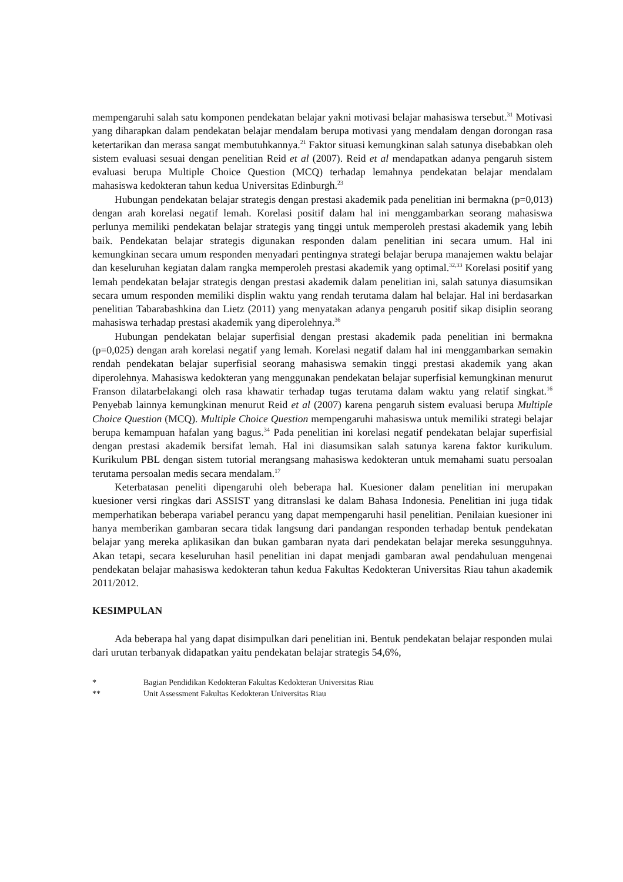mempengaruhi salah satu komponen pendekatan belajar yakni motivasi belajar mahasiswa tersebut.<sup>31</sup> Motivasi yang diharapkan dalam pendekatan belajar mendalam berupa motivasi yang mendalam dengan dorongan rasa ketertarikan dan merasa sangat membutuhkannya.<sup>21</sup> Faktor situasi kemungkinan salah satunya disebabkan oleh sistem evaluasi sesuai dengan penelitian Reid et al (2007). Reid et al mendapatkan adanya pengaruh sistem evaluasi berupa Multiple Choice Question (MCQ) terhadap lemahnya pendekatan belajar mendalam mahasiswa kedokteran tahun kedua Universitas Edinburgh.<sup>23</sup>
Hubungan pendekatan belajar strategis dengan prestasi akademik pada penelitian ini bermakna (p=0,013) dengan arah korelasi negatif lemah. Korelasi positif dalam hal ini menggambarkan seorang mahasiswa perlunya memiliki pendekatan belajar strategis yang tinggi untuk memperoleh prestasi akademik yang lebih baik. Pendekatan belajar strategis digunakan responden dalam penelitian ini secara umum. Hal ini kemungkinan secara umum responden menyadari pentingnya strategi belajar berupa manajemen waktu belajar dan keseluruhan kegiatan dalam rangka memperoleh prestasi akademik yang optimal.<sup>32,33</sup> Korelasi positif yang lemah pendekatan belajar strategis dengan prestasi akademik dalam penelitian ini, salah satunya diasumsikan secara umum responden memiliki displin waktu yang rendah terutama dalam hal belajar. Hal ini berdasarkan penelitian Tabarabashkina dan Lietz (2011) yang menyatakan adanya pengaruh positif sikap disiplin seorang mahasiswa terhadap prestasi akademik yang diperolehnya.<sup>36</sup>
Hubungan pendekatan belajar superfisial dengan prestasi akademik pada penelitian ini bermakna (p=0,025) dengan arah korelasi negatif yang lemah. Korelasi negatif dalam hal ini menggambarkan semakin rendah pendekatan belajar superfisial seorang mahasiswa semakin tinggi prestasi akademik yang akan diperolehnya. Mahasiswa kedokteran yang menggunakan pendekatan belajar superfisial kemungkinan menurut Franson dilatarbelakangi oleh rasa khawatir terhadap tugas terutama dalam waktu yang relatif singkat.<sup>16</sup> Penyebab lainnya kemungkinan menurut Reid et al (2007) karena pengaruh sistem evaluasi berupa Multiple Choice Question (MCQ). Multiple Choice Question mempengaruhi mahasiswa untuk memiliki strategi belajar berupa kemampuan hafalan yang bagus.<sup>34</sup> Pada penelitian ini korelasi negatif pendekatan belajar superfisial dengan prestasi akademik bersifat lemah. Hal ini diasumsikan salah satunya karena faktor kurikulum. Kurikulum PBL dengan sistem tutorial merangsang mahasiswa kedokteran untuk memahami suatu persoalan terutama persoalan medis secara mendalam.<sup>17</sup>
Keterbatasan peneliti dipengaruhi oleh beberapa hal. Kuesioner dalam penelitian ini merupakan kuesioner versi ringkas dari ASSIST yang ditranslasi ke dalam Bahasa Indonesia. Penelitian ini juga tidak memperhatikan beberapa variabel perancu yang dapat mempengaruhi hasil penelitian. Penilaian kuesioner ini hanya memberikan gambaran secara tidak langsung dari pandangan responden terhadap bentuk pendekatan belajar yang mereka aplikasikan dan bukan gambaran nyata dari pendekatan belajar mereka sesungguhnya. Akan tetapi, secara keseluruhan hasil penelitian ini dapat menjadi gambaran awal pendahuluan mengenai pendekatan belajar mahasiswa kedokteran tahun kedua Fakultas Kedokteran Universitas Riau tahun akademik 2011/2012.
KESIMPULAN
Ada beberapa hal yang dapat disimpulkan dari penelitian ini. Bentuk pendekatan belajar responden mulai dari urutan terbanyak didapatkan yaitu pendekatan belajar strategis 54,6%,
* Bagian Pendidikan Kedokteran Fakultas Kedokteran Universitas Riau
** Unit Assessment Fakultas Kedokteran Universitas Riau